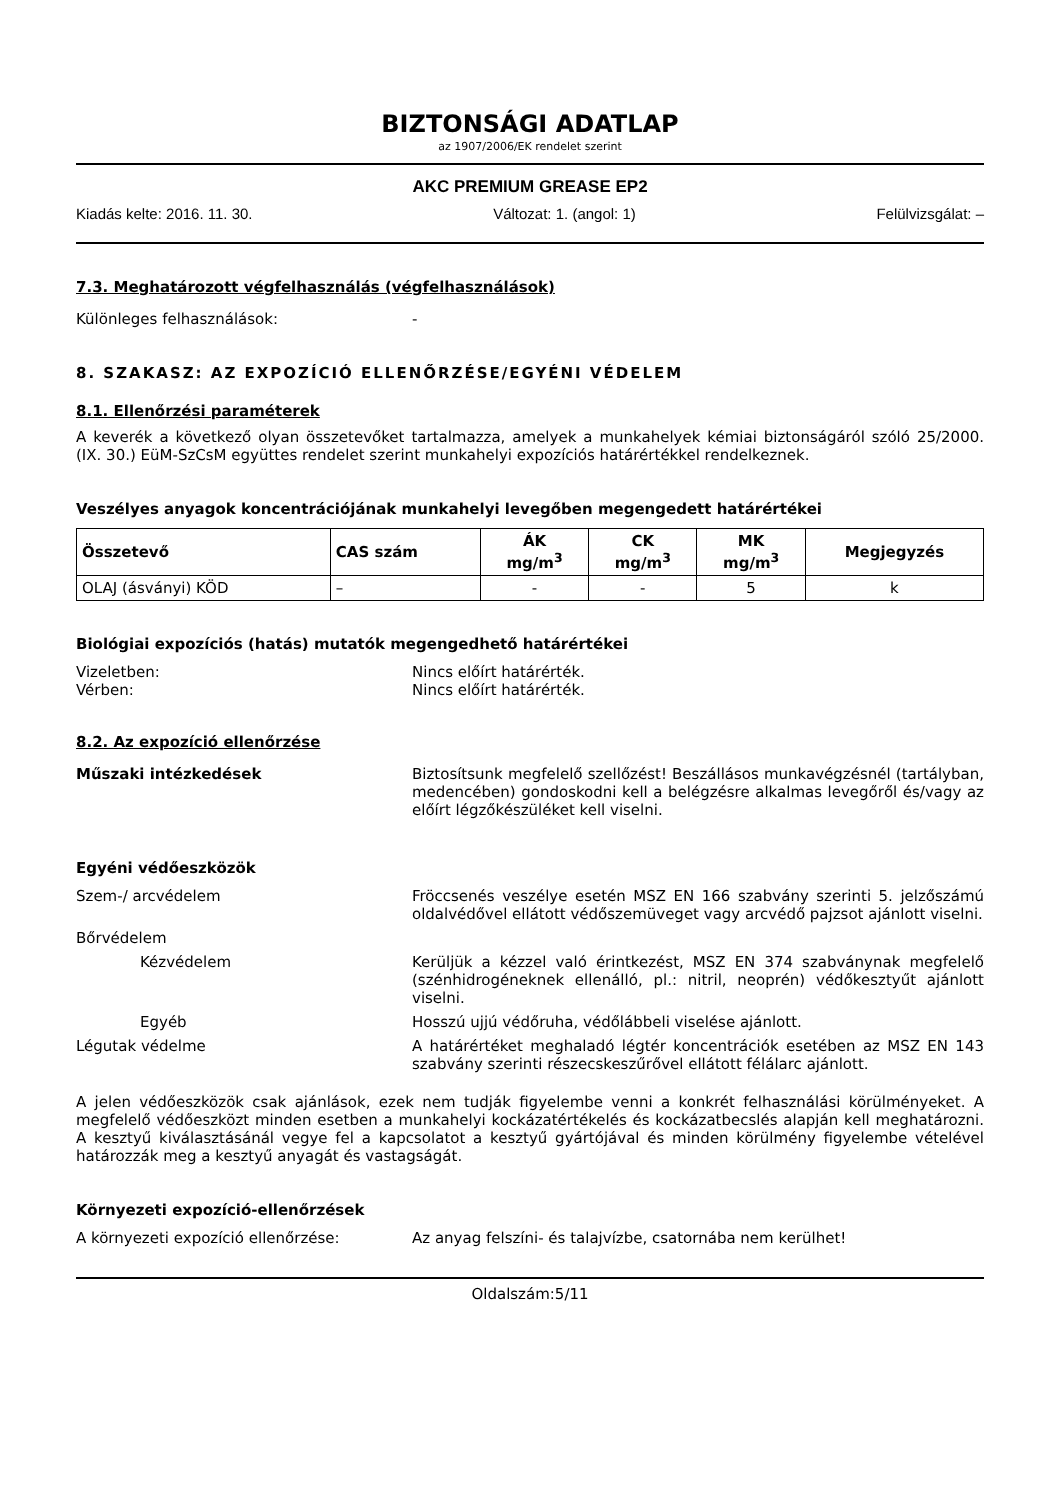BIZTONSÁGI ADATLAP
az 1907/2006/EK rendelet szerint
AKC PREMIUM GREASE EP2
Kiadás kelte: 2016. 11. 30. Változat: 1. (angol: 1) Felülvizsgálat: –
7.3. Meghatározott végfelhasználás (végfelhasználások)
Különleges felhasználások: -
8. SZAKASZ: AZ EXPOZÍCIÓ ELLENŐRZÉSE/EGYÉNI VÉDELEM
8.1. Ellenőrzési paraméterek
A keverék a következő olyan összetevőket tartalmazza, amelyek a munkahelyek kémiai biztonságáról szóló 25/2000. (IX. 30.) EüM-SzCsM együttes rendelet szerint munkahelyi expozíciós határértékkel rendelkeznek.
Veszélyes anyagok koncentrációjának munkahelyi levegőben megengedett határértékei
| Összetevő | CAS szám | ÁK mg/m<sup>3</sup> | CK mg/m<sup>3</sup> | MK mg/m<sup>3</sup> | Megjegyzés |
| --- | --- | --- | --- | --- | --- |
| OLAJ (ásványi) KÖD | – | - | - | 5 | k |
Biológiai expozíciós (hatás) mutatók megengedhető határértékei
Vizeletben: Nincs előírt határérték.
Vérben: Nincs előírt határérték.
8.2. Az expozíció ellenőrzése
Műszaki intézkedések Biztosítsunk megfelelő szellőzést! Beszállásos munkavégzésnél (tartályban, medencében) gondoskodni kell a belégzésre alkalmas levegőről és/vagy az előírt légzőkészüléket kell viselni.
Egyéni védőeszközök
Szem-/ arcvédelem Fröccsenés veszélye esetén MSZ EN 166 szabvány szerinti 5. jelzőszámú oldalvédővel ellátott védőszemüveget vagy arcvédő pajzsot ajánlott viselni.
Bőrvédelem
Kézvédelem Kerüljük a kézzel való érintkezést, MSZ EN 374 szabványnak megfelelő (szénhidrogéneknek ellenálló, pl.: nitril, neoprén) védőkesztyűt ajánlott viselni.
Egyéb Hosszú ujjú védőruha, védőlábbeli viselése ajánlott.
Légutak védelme A határértéket meghaladó légtér koncentrációk esetében az MSZ EN 143 szabvány szerinti részecskeszűrővel ellátott félálarc ajánlott.
A jelen védőeszközök csak ajánlások, ezek nem tudják figyelembe venni a konkrét felhasználási körülményeket. A megfelelő védőeszközt minden esetben a munkahelyi kockázatértékelés és kockázatbecslés alapján kell meghatározni. A kesztyű kiválasztásánál vegye fel a kapcsolatot a kesztyű gyártójával és minden körülmény figyelembe vételével határozzák meg a kesztyű anyagát és vastagságát.
Környezeti expozíció-ellenőrzések
A környezeti expozíció ellenőrzése: Az anyag felszíni- és talajvízbe, csatornába nem kerülhet!
Oldalszám:5/11